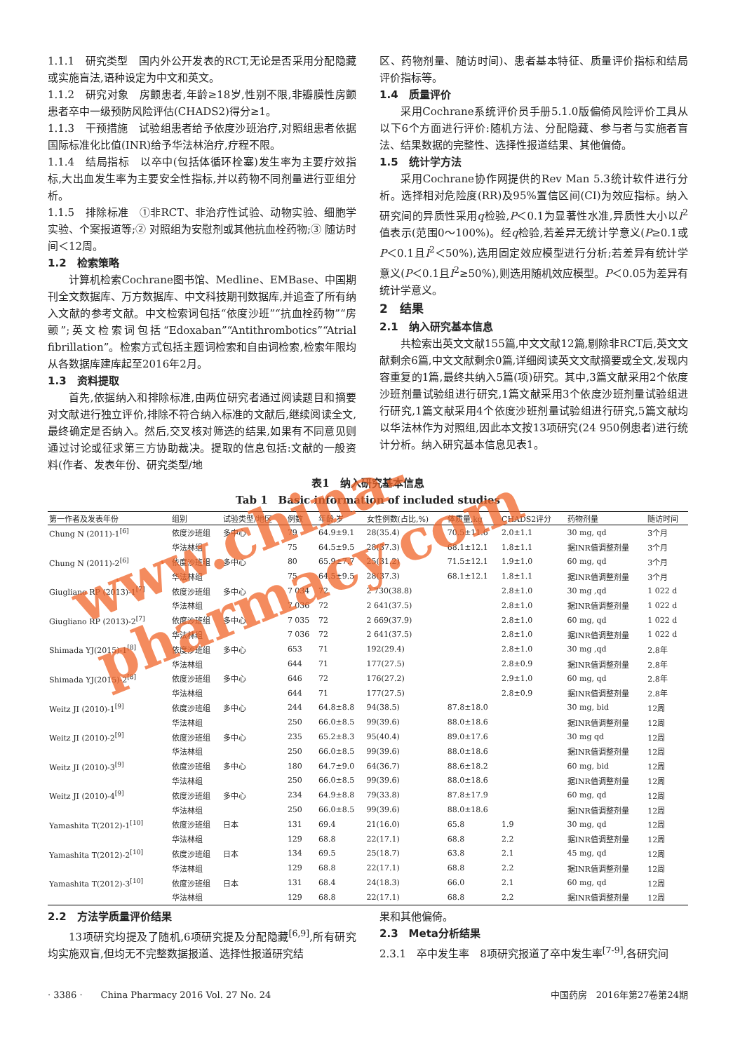1.1.1　研究类型　国内外公开发表的RCT,无论是否采用分配隐藏或实施盲法,语种设定为中文和英文。
1.1.2　研究对象　房颤患者,年龄≥18岁,性别不限,非瓣膜性房颤患者卒中一级预防风险评估(CHADS2)得分≥1。
1.1.3　干预措施　试验组患者给予依度沙班治疗,对照组患者依据国际标准化比值(INR)给予华法林治疗,疗程不限。
1.1.4　结局指标　以卒中(包括体循环栓塞)发生率为主要疗效指标,大出血发生率为主要安全性指标,并以药物不同剂量进行亚组分析。
1.1.5　排除标准　①非RCT、非治疗性试验、动物实验、细胞学实验、个案报道等;② 对照组为安慰剂或其他抗血栓药物;③ 随访时间＜12周。
1.2　检索策略
计算机检索Cochrane图书馆、Medline、EMBase、中国期刊全文数据库、万方数据库、中文科技期刊数据库,并追查了所有纳入文献的参考文献。中文检索词包括“依度沙班”“抗血栓药物”“房颤”;英文检索词包括“Edoxaban”“Antithrombotics”“Atrial fibrillation”。检索方式包括主题词检索和自由词检索,检索年限均从各数据库建库起至2016年2月。
1.3　资料提取
首先,依据纳入和排除标准,由两位研究者通过阅读题目和摘要对文献进行独立评价,排除不符合纳入标准的文献后,继续阅读全文,最终确定是否纳入。然后,交叉核对筛选的结果,如果有不同意见则通过讨论或征求第三方协助裁决。提取的信息包括:文献的一般资料(作者、发表年份、研究类型/地
区、药物剂量、随访时间)、患者基本特征、质量评价指标和结局评价指标等。
1.4　质量评价
采用Cochrane系统评价员手册5.1.0版偏倚风险评价工具从以下6个方面进行评价:随机方法、分配隐藏、参与者与实施者盲法、结果数据的完整性、选择性报道结果、其他偏倚。
1.5　统计学方法
采用Cochrane协作网提供的Rev Man 5.3统计软件进行分析。选择相对危险度(RR)及95%置信区间(CI)为效应指标。纳入研究间的异质性采用q检验,P＜0.1为显著性水准,异质性大小以I<sup>2</sup>值表示(范围0～100%)。经q检验,若差异无统计学意义(P≥0.1或P＜0.1且I<sup>2</sup>＜50%),选用固定效应模型进行分析;若差异有统计学意义(P＜0.1且I<sup>2</sup>≥50%),则选用随机效应模型。P＜0.05为差异有统计学意义。
2　结果
2.1　纳入研究基本信息
共检索出英文文献155篇,中文文献12篇,剔除非RCT后,英文文献剩余6篇,中文文献剩余0篇,详细阅读英文文献摘要或全文,发现内容重复的1篇,最终共纳入5篇(项)研究。其中,3篇文献采用2个依度沙班剂量试验组进行研究,1篇文献采用3个依度沙班剂量试验组进行研究,1篇文献采用4个依度沙班剂量试验组进行研究,5篇文献均以华法林作为对照组,因此本文按13项研究(24 950例患者)进行统计分析。纳入研究基本信息见表1。
表1　纳入研究基本信息
Tab 1　Basic information of included studies
| 第一作者及发表年份 | 组别 | 试验类型/地区 | 例数 | 年龄,岁 | 女性例数(占比,%) | 体质量,kg | CHADS2评分 | 药物剂量 | 随访时间 |
| --- | --- | --- | --- | --- | --- | --- | --- | --- | --- |
| Chung N (2011)-1<sup>[6]</sup> | 依度沙班组 | 多中心 | 79 | 64.9±9.1 | 28(35.4) | 70.5±11.6 | 2.0±1.1 | 30 mg, qd | 3个月 |
| | 华法林组 | | 75 | 64.5±9.5 | 28(37.3) | 68.1±12.1 | 1.8±1.1 | 据INR值调整剂量 | 3个月 |
| Chung N (2011)-2<sup>[6]</sup> | 依度沙班组 | 多中心 | 80 | 65.9±7.7 | 25(31.2) | 71.5±12.1 | 1.9±1.0 | 60 mg, qd | 3个月 |
| | 华法林组 | | 75 | 64.5±9.5 | 28(37.3) | 68.1±12.1 | 1.8±1.1 | 据INR值调整剂量 | 3个月 |
| Giugliano RP (2013)-1<sup>[7]</sup> | 依度沙班组 | 多中心 | 7 034 | 72 | 2 730(38.8) | | 2.8±1.0 | 30 mg ,qd | 1 022 d |
| | 华法林组 | | 7 036 | 72 | 2 641(37.5) | | 2.8±1.0 | 据INR值调整剂量 | 1 022 d |
| Giugliano RP (2013)-2<sup>[7]</sup> | 依度沙班组 | 多中心 | 7 035 | 72 | 2 669(37.9) | | 2.8±1.0 | 60 mg, qd | 1 022 d |
| | 华法林组 | | 7 036 | 72 | 2 641(37.5) | | 2.8±1.0 | 据INR值调整剂量 | 1 022 d |
| Shimada YJ(2015)-1<sup>[8]</sup> | 依度沙班组 | 多中心 | 653 | 71 | 192(29.4) | | 2.8±1.0 | 30 mg ,qd | 2.8年 |
| | 华法林组 | | 644 | 71 | 177(27.5) | | 2.8±0.9 | 据INR值调整剂量 | 2.8年 |
| Shimada YJ(2015)-2<sup>[8]</sup> | 依度沙班组 | 多中心 | 646 | 72 | 176(27.2) | | 2.9±1.0 | 60 mg, qd | 2.8年 |
| | 华法林组 | | 644 | 71 | 177(27.5) | | 2.8±0.9 | 据INR值调整剂量 | 2.8年 |
| Weitz JI (2010)-1<sup>[9]</sup> | 依度沙班组 | 多中心 | 244 | 64.8±8.8 | 94(38.5) | 87.8±18.0 | | 30 mg, bid | 12周 |
| | 华法林组 | | 250 | 66.0±8.5 | 99(39.6) | 88.0±18.6 | | 据INR值调整剂量 | 12周 |
| Weitz JI (2010)-2<sup>[9]</sup> | 依度沙班组 | 多中心 | 235 | 65.2±8.3 | 95(40.4) | 89.0±17.6 | | 30 mg qd | 12周 |
| | 华法林组 | | 250 | 66.0±8.5 | 99(39.6) | 88.0±18.6 | | 据INR值调整剂量 | 12周 |
| Weitz JI (2010)-3<sup>[9]</sup> | 依度沙班组 | 多中心 | 180 | 64.7±9.0 | 64(36.7) | 88.6±18.2 | | 60 mg, bid | 12周 |
| | 华法林组 | | 250 | 66.0±8.5 | 99(39.6) | 88.0±18.6 | | 据INR值调整剂量 | 12周 |
| Weitz JI (2010)-4<sup>[9]</sup> | 依度沙班组 | 多中心 | 234 | 64.9±8.8 | 79(33.8) | 87.8±17.9 | | 60 mg, qd | 12周 |
| | 华法林组 | | 250 | 66.0±8.5 | 99(39.6) | 88.0±18.6 | | 据INR值调整剂量 | 12周 |
| Yamashita T(2012)-1<sup>[10]</sup> | 依度沙班组 | 日本 | 131 | 69.4 | 21(16.0) | 65.8 | 1.9 | 30 mg, qd | 12周 |
| | 华法林组 | | 129 | 68.8 | 22(17.1) | 68.8 | 2.2 | 据INR值调整剂量 | 12周 |
| Yamashita T(2012)-2<sup>[10]</sup> | 依度沙班组 | 日本 | 134 | 69.5 | 25(18.7) | 63.8 | 2.1 | 45 mg, qd | 12周 |
| | 华法林组 | | 129 | 68.8 | 22(17.1) | 68.8 | 2.2 | 据INR值调整剂量 | 12周 |
| Yamashita T(2012)-3<sup>[10]</sup> | 依度沙班组 | 日本 | 131 | 68.4 | 24(18.3) | 66.0 | 2.1 | 60 mg, qd | 12周 |
| | 华法林组 | | 129 | 68.8 | 22(17.1) | 68.8 | 2.2 | 据INR值调整剂量 | 12周 |
2.2　方法学质量评价结果
13项研究均提及了随机,6项研究提及分配隐藏<sup>[6,9]</sup>,所有研究均实施双盲,但均无不完整数据报道、选择性报道研究结
果和其他偏倚。
2.3　Meta分析结果
2.3.1　卒中发生率　8项研究报道了卒中发生率<sup>[7-9]</sup>,各研究间
· 3386 ·　　China Pharmacy 2016 Vol. 27 No. 24 中国药房　2016年第27卷第24期
www.china-pharmacy.com